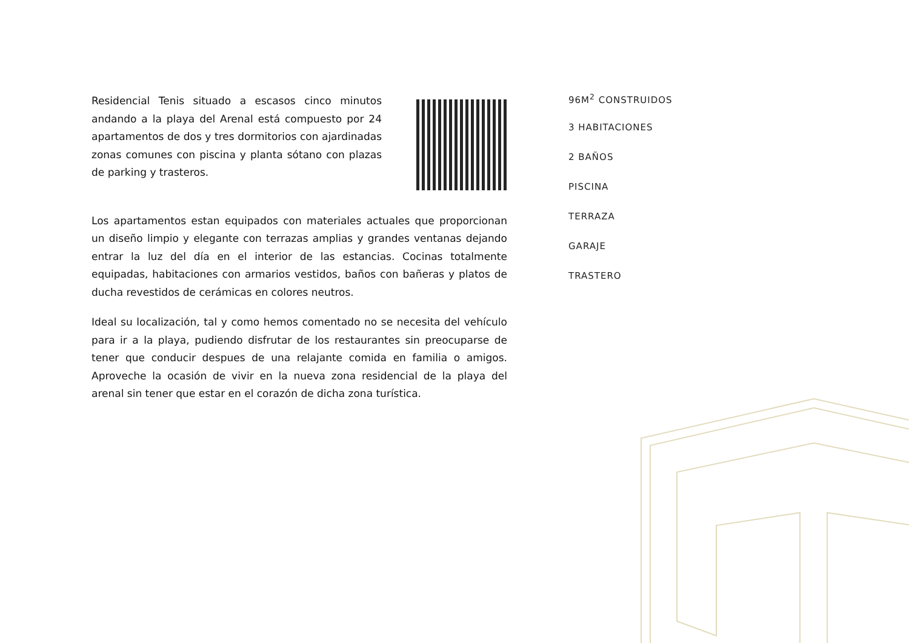Residencial Tenis situado a escasos cinco minutos andando a la playa del Arenal está compuesto por 24 apartamentos de dos y tres dormitorios con ajardinadas zonas comunes con piscina y planta sótano con plazas de parking y trasteros.
Los apartamentos estan equipados con materiales actuales que proporcionan un diseño limpio y elegante con terrazas amplias y grandes ventanas dejando entrar la luz del día en el interior de las estancias. Cocinas totalmente equipadas, habitaciones con armarios vestidos, baños con bañeras y platos de ducha revestidos de cerámicas en colores neutros.
Ideal su localización, tal y como hemos comentado no se necesita del vehículo para ir a la playa, pudiendo disfrutar de los restaurantes sin preocuparse de tener que conducir despues de una relajante comida en familia o amigos. Aproveche la ocasión de vivir en la nueva zona residencial de la playa del arenal sin tener que estar en el corazón de dicha zona turística.
96M<sup>2</sup> CONSTRUIDOS
3 HABITACIONES
2 BAÑOS
PISCINA
TERRAZA
GARAJE
TRASTERO